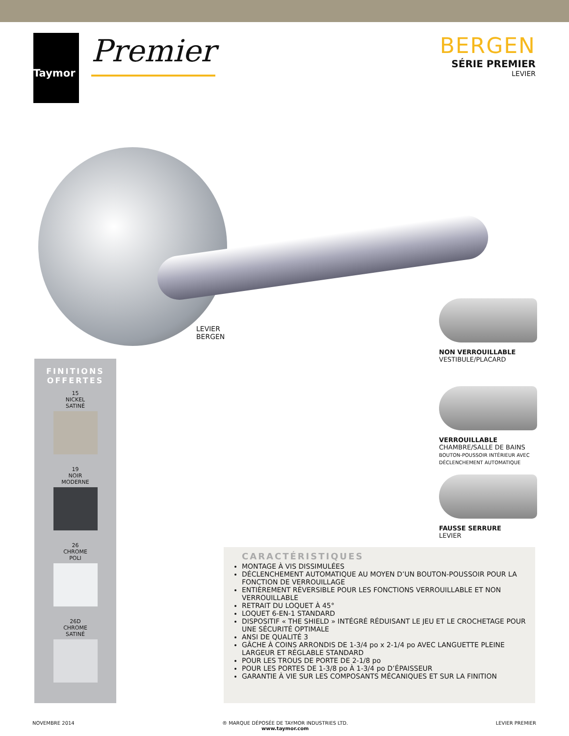Taymor
Premier
BERGEN
SÉRIE PREMIER
LEVIER
LEVIER
BERGEN
NON VERROUILLABLE
VESTIBULE/PLACARD
VERROUILLABLE
CHAMBRE/SALLE DE BAINS
BOUTON-POUSSOIR INTÉRIEUR AVEC
DÉCLENCHEMENT AUTOMATIQUE
FAUSSE SERRURE
LEVIER
FINITIONS
OFFERTES
15
NICKEL
SATINÉ
19
NOIR
MODERNE
26
CHROME
POLI
26D
CHROME
SATINÉ
CARACTÉRISTIQUES
MONTAGE À VIS DISSIMULÉES
DÉCLENCHEMENT AUTOMATIQUE AU MOYEN D’UN BOUTON-POUSSOIR POUR LA FONCTION DE VERROUILLAGE
ENTIÈREMENT RÉVERSIBLE POUR LES FONCTIONS VERROUILLABLE ET NON VERROUILLABLE
RETRAIT DU LOQUET À 45°
LOQUET 6-EN-1 STANDARD
DISPOSITIF « THE SHIELD » INTÉGRÉ RÉDUISANT LE JEU ET LE CROCHETAGE POUR UNE SÉCURITÉ OPTIMALE
ANSI DE QUALITÉ 3
GÂCHE À COINS ARRONDIS DE 1-3/4 po x 2-1/4 po AVEC LANGUETTE PLEINE LARGEUR ET RÉGLABLE STANDARD
POUR LES TROUS DE PORTE DE 2-1/8 po
POUR LES PORTES DE 1-3/8 po À 1-3/4 po D’ÉPAISSEUR
GARANTIE À VIE SUR LES COMPOSANTS MÉCANIQUES ET SUR LA FINITION
NOVEMBRE 2014 ® MARQUE DÉPOSÉE DE TAYMOR INDUSTRIES LTD.
www.taymor.com LEVIER PREMIER